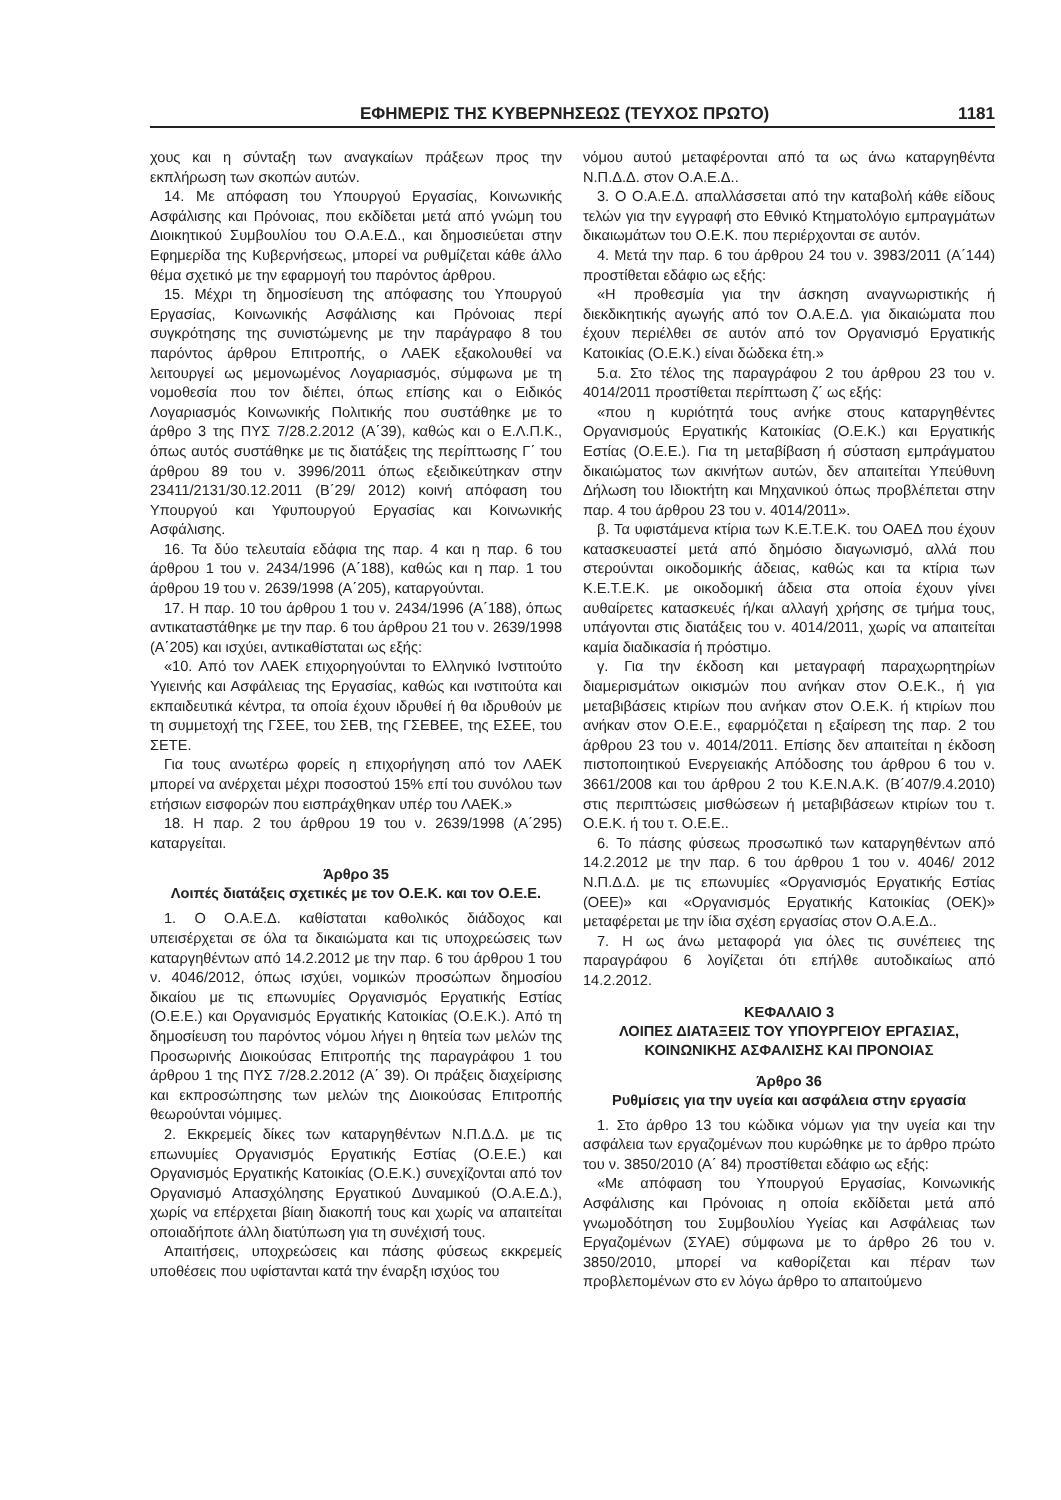ΕΦΗΜΕΡΙΣ ΤΗΣ ΚΥΒΕΡΝΗΣΕΩΣ (ΤΕΥΧΟΣ ΠΡΩΤΟ) 1181
χους και η σύνταξη των αναγκαίων πράξεων προς την εκπλήρωση των σκοπών αυτών.
14. Με απόφαση του Υπουργού Εργασίας, Κοινωνικής Ασφάλισης και Πρόνοιας, που εκδίδεται μετά από γνώμη του Διοικητικού Συμβουλίου του Ο.Α.Ε.Δ., και δημοσιεύεται στην Εφημερίδα της Κυβερνήσεως, μπορεί να ρυθμίζεται κάθε άλλο θέμα σχετικό με την εφαρμογή του παρόντος άρθρου.
15. Μέχρι τη δημοσίευση της απόφασης του Υπουργού Εργασίας, Κοινωνικής Ασφάλισης και Πρόνοιας περί συγκρότησης της συνιστώμενης με την παράγραφο 8 του παρόντος άρθρου Επιτροπής, ο ΛΑΕΚ εξακολουθεί να λειτουργεί ως μεμονωμένος Λογαριασμός, σύμφωνα με τη νομοθεσία που τον διέπει, όπως επίσης και ο Ειδικός Λογαριασμός Κοινωνικής Πολιτικής που συστάθηκε με το άρθρο 3 της ΠΥΣ 7/28.2.2012 (Α΄39), καθώς και ο Ε.Λ.Π.Κ., όπως αυτός συστάθηκε με τις διατάξεις της περίπτωσης Γ΄ του άρθρου 89 του ν. 3996/2011 όπως εξειδικεύτηκαν στην 23411/2131/30.12.2011 (Β΄29/ 2012) κοινή απόφαση του Υπουργού και Υφυπουργού Εργασίας και Κοινωνικής Ασφάλισης.
16. Τα δύο τελευταία εδάφια της παρ. 4 και η παρ. 6 του άρθρου 1 του ν. 2434/1996 (Α΄188), καθώς και η παρ. 1 του άρθρου 19 του ν. 2639/1998 (Α΄205), καταργούνται.
17. Η παρ. 10 του άρθρου 1 του ν. 2434/1996 (Α΄188), όπως αντικαταστάθηκε με την παρ. 6 του άρθρου 21 του ν. 2639/1998 (Α΄205) και ισχύει, αντικαθίσταται ως εξής:
«10. Από τον ΛΑΕΚ επιχορηγούνται το Ελληνικό Ινστιτούτο Υγιεινής και Ασφάλειας της Εργασίας, καθώς και ινστιτούτα και εκπαιδευτικά κέντρα, τα οποία έχουν ιδρυθεί ή θα ιδρυθούν με τη συμμετοχή της ΓΣΕΕ, του ΣΕΒ, της ΓΣΕΒΕΕ, της ΕΣΕΕ, του ΣΕΤΕ.
Για τους ανωτέρω φορείς η επιχορήγηση από τον ΛΑΕΚ μπορεί να ανέρχεται μέχρι ποσοστού 15% επί του συνόλου των ετήσιων εισφορών που εισπράχθηκαν υπέρ του ΛΑΕΚ.»
18. Η παρ. 2 του άρθρου 19 του ν. 2639/1998 (Α΄295) καταργείται.
Άρθρο 35
Λοιπές διατάξεις σχετικές με τον Ο.Ε.Κ. και τον Ο.Ε.Ε.
1. Ο Ο.Α.Ε.Δ. καθίσταται καθολικός διάδοχος και υπεισέρχεται σε όλα τα δικαιώματα και τις υποχρεώσεις των καταργηθέντων από 14.2.2012 με την παρ. 6 του άρθρου 1 του ν. 4046/2012, όπως ισχύει, νομικών προσώπων δημοσίου δικαίου με τις επωνυμίες Οργανισμός Εργατικής Εστίας (Ο.Ε.Ε.) και Οργανισμός Εργατικής Κατοικίας (Ο.Ε.Κ.). Από τη δημοσίευση του παρόντος νόμου λήγει η θητεία των μελών της Προσωρινής Διοικούσας Επιτροπής της παραγράφου 1 του άρθρου 1 της ΠΥΣ 7/28.2.2012 (Α΄ 39). Οι πράξεις διαχείρισης και εκπροσώπησης των μελών της Διοικούσας Επιτροπής θεωρούνται νόμιμες.
2. Εκκρεμείς δίκες των καταργηθέντων Ν.Π.Δ.Δ. με τις επωνυμίες Οργανισμός Εργατικής Εστίας (Ο.Ε.Ε.) και Οργανισμός Εργατικής Κατοικίας (Ο.Ε.Κ.) συνεχίζονται από τον Οργανισμό Απασχόλησης Εργατικού Δυναμικού (Ο.Α.Ε.Δ.), χωρίς να επέρχεται βίαιη διακοπή τους και χωρίς να απαιτείται οποιαδήποτε άλλη διατύπωση για τη συνέχισή τους.
Απαιτήσεις, υποχρεώσεις και πάσης φύσεως εκκρεμείς υποθέσεις που υφίστανται κατά την έναρξη ισχύος του
νόμου αυτού μεταφέρονται από τα ως άνω καταργηθέντα Ν.Π.Δ.Δ. στον Ο.Α.Ε.Δ..
3. Ο Ο.Α.Ε.Δ. απαλλάσσεται από την καταβολή κάθε είδους τελών για την εγγραφή στο Εθνικό Κτηματολόγιο εμπραγμάτων δικαιωμάτων του Ο.Ε.Κ. που περιέρχονται σε αυτόν.
4. Μετά την παρ. 6 του άρθρου 24 του ν. 3983/2011 (Α΄144) προστίθεται εδάφιο ως εξής:
«Η προθεσμία για την άσκηση αναγνωριστικής ή διεκδικητικής αγωγής από τον Ο.Α.Ε.Δ. για δικαιώματα που έχουν περιέλθει σε αυτόν από τον Οργανισμό Εργατικής Κατοικίας (Ο.Ε.Κ.) είναι δώδεκα έτη.»
5.α. Στο τέλος της παραγράφου 2 του άρθρου 23 του ν. 4014/2011 προστίθεται περίπτωση ζ΄ ως εξής:
«που η κυριότητά τους ανήκε στους καταργηθέντες Οργανισμούς Εργατικής Κατοικίας (Ο.Ε.Κ.) και Εργατικής Εστίας (Ο.Ε.Ε.). Για τη μεταβίβαση ή σύσταση εμπράγματου δικαιώματος των ακινήτων αυτών, δεν απαιτείται Υπεύθυνη Δήλωση του Ιδιοκτήτη και Μηχανικού όπως προβλέπεται στην παρ. 4 του άρθρου 23 του ν. 4014/2011».
β. Τα υφιστάμενα κτίρια των Κ.Ε.Τ.Ε.Κ. του ΟΑΕΔ που έχουν κατασκευαστεί μετά από δημόσιο διαγωνισμό, αλλά που στερούνται οικοδομικής άδειας, καθώς και τα κτίρια των Κ.Ε.Τ.Ε.Κ. με οικοδομική άδεια στα οποία έχουν γίνει αυθαίρετες κατασκευές ή/και αλλαγή χρήσης σε τμήμα τους, υπάγονται στις διατάξεις του ν. 4014/2011, χωρίς να απαιτείται καμία διαδικασία ή πρόστιμο.
γ. Για την έκδοση και μεταγραφή παραχωρητηρίων διαμερισμάτων οικισμών που ανήκαν στον Ο.Ε.Κ., ή για μεταβιβάσεις κτιρίων που ανήκαν στον Ο.Ε.Κ. ή κτιρίων που ανήκαν στον Ο.Ε.Ε., εφαρμόζεται η εξαίρεση της παρ. 2 του άρθρου 23 του ν. 4014/2011. Επίσης δεν απαιτείται η έκδοση πιστοποιητικού Ενεργειακής Απόδοσης του άρθρου 6 του ν. 3661/2008 και του άρθρου 2 του Κ.Ε.Ν.Α.Κ. (Β΄407/9.4.2010) στις περιπτώσεις μισθώσεων ή μεταβιβάσεων κτιρίων του τ. Ο.Ε.Κ. ή του τ. Ο.Ε.Ε..
6. Το πάσης φύσεως προσωπικό των καταργηθέντων από 14.2.2012 με την παρ. 6 του άρθρου 1 του ν. 4046/ 2012 Ν.Π.Δ.Δ. με τις επωνυμίες «Οργανισμός Εργατικής Εστίας (ΟΕΕ)» και «Οργανισμός Εργατικής Κατοικίας (ΟΕΚ)» μεταφέρεται με την ίδια σχέση εργασίας στον Ο.Α.Ε.Δ..
7. Η ως άνω μεταφορά για όλες τις συνέπειες της παραγράφου 6 λογίζεται ότι επήλθε αυτοδικαίως από 14.2.2012.
ΚΕΦΑΛΑΙΟ 3
ΛΟΙΠΕΣ ΔΙΑΤΑΞΕΙΣ ΤΟΥ ΥΠΟΥΡΓΕΙΟΥ ΕΡΓΑΣΙΑΣ, ΚΟΙΝΩΝΙΚΗΣ ΑΣΦΑΛΙΣΗΣ ΚΑΙ ΠΡΟΝΟΙΑΣ
Άρθρο 36
Ρυθμίσεις για την υγεία και ασφάλεια στην εργασία
1. Στο άρθρο 13 του κώδικα νόμων για την υγεία και την ασφάλεια των εργαζομένων που κυρώθηκε με το άρθρο πρώτο του ν. 3850/2010 (Α΄ 84) προστίθεται εδάφιο ως εξής:
«Με απόφαση του Υπουργού Εργασίας, Κοινωνικής Ασφάλισης και Πρόνοιας η οποία εκδίδεται μετά από γνωμοδότηση του Συμβουλίου Υγείας και Ασφάλειας των Εργαζομένων (ΣΥΑΕ) σύμφωνα με το άρθρο 26 του ν. 3850/2010, μπορεί να καθορίζεται και πέραν των προβλεπομένων στο εν λόγω άρθρο το απαιτούμενο